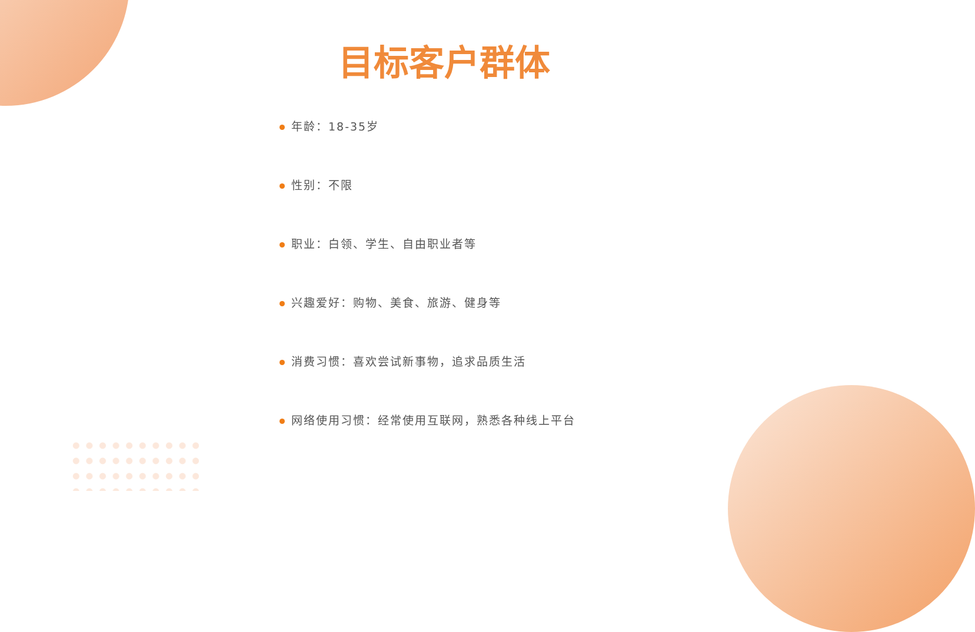目标客户群体
年龄：18-35岁
性别：不限
职业：白领、学生、自由职业者等
兴趣爱好：购物、美食、旅游、健身等
消费习惯：喜欢尝试新事物，追求品质生活
网络使用习惯：经常使用互联网，熟悉各种线上平台